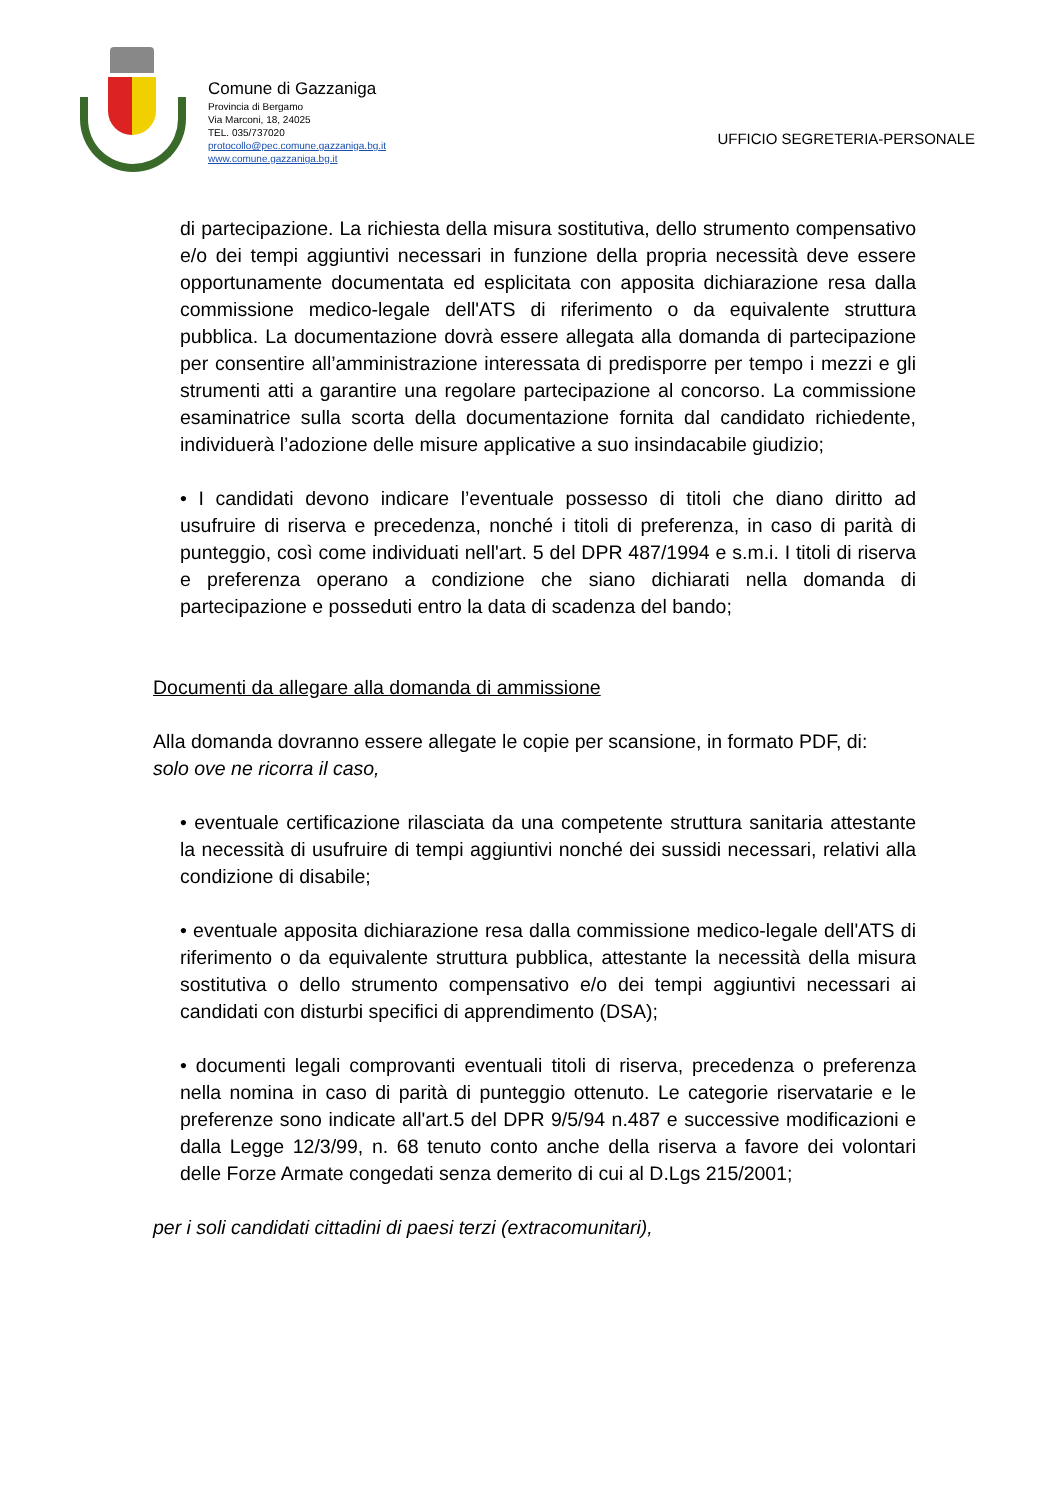Comune di Gazzaniga
Provincia di Bergamo
Via Marconi, 18, 24025
TEL. 035/737020
protocollo@pec.comune.gazzaniga.bg.it
www.comune.gazzaniga.bg.it
UFFICIO SEGRETERIA-PERSONALE
di partecipazione. La richiesta della misura sostitutiva, dello strumento compensativo e/o dei tempi aggiuntivi necessari in funzione della propria necessità deve essere opportunamente documentata ed esplicitata con apposita dichiarazione resa dalla commissione medico-legale dell'ATS di riferimento o da equivalente struttura pubblica. La documentazione dovrà essere allegata alla domanda di partecipazione per consentire all’amministrazione interessata di predisporre per tempo i mezzi e gli strumenti atti a garantire una regolare partecipazione al concorso. La commissione esaminatrice sulla scorta della documentazione fornita dal candidato richiedente, individuerà l’adozione delle misure applicative a suo insindacabile giudizio;
• I candidati devono indicare l’eventuale possesso di titoli che diano diritto ad usufruire di riserva e precedenza, nonché i titoli di preferenza, in caso di parità di punteggio, così come individuati nell'art. 5 del DPR 487/1994 e s.m.i. I titoli di riserva e preferenza operano a condizione che siano dichiarati nella domanda di partecipazione e posseduti entro la data di scadenza del bando;
Documenti da allegare alla domanda di ammissione
Alla domanda dovranno essere allegate le copie per scansione, in formato PDF, di:
solo ove ne ricorra il caso,
• eventuale certificazione rilasciata da una competente struttura sanitaria attestante la necessità di usufruire di tempi aggiuntivi nonché dei sussidi necessari, relativi alla condizione di disabile;
• eventuale apposita dichiarazione resa dalla commissione medico-legale dell'ATS di riferimento o da equivalente struttura pubblica, attestante la necessità della misura sostitutiva o dello strumento compensativo e/o dei tempi aggiuntivi necessari ai candidati con disturbi specifici di apprendimento (DSA);
• documenti legali comprovanti eventuali titoli di riserva, precedenza o preferenza nella nomina in caso di parità di punteggio ottenuto. Le categorie riservatarie e le preferenze sono indicate all'art.5 del DPR 9/5/94 n.487 e successive modificazioni e dalla Legge 12/3/99, n. 68 tenuto conto anche della riserva a favore dei volontari delle Forze Armate congedati senza demerito di cui al D.Lgs 215/2001;
per i soli candidati cittadini di paesi terzi (extracomunitari),